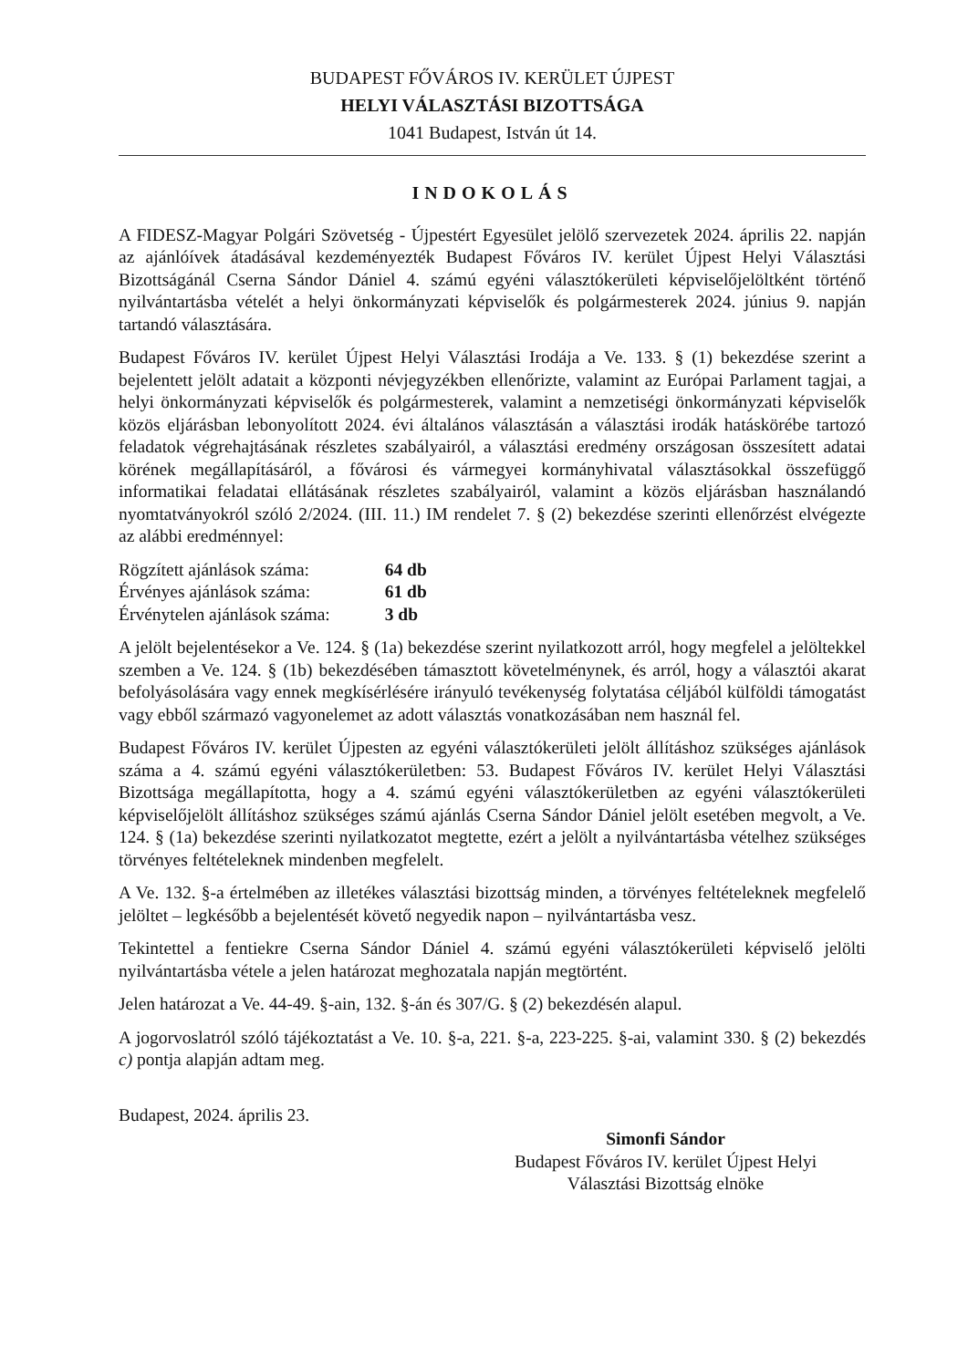BUDAPEST FŐVÁROS IV. KERÜLET ÚJPEST
HELYI VÁLASZTÁSI BIZOTTSÁGA
1041 Budapest, István út 14.
INDOKOLÁS
A FIDESZ-Magyar Polgári Szövetség - Újpestért Egyesület jelölő szervezetek 2024. április 22. napján az ajánlóívek átadásával kezdeményezték Budapest Főváros IV. kerület Újpest Helyi Választási Bizottságánál Cserna Sándor Dániel 4. számú egyéni választókerületi képviselőjelöltként történő nyilvántartásba vételét a helyi önkormányzati képviselők és polgármesterek 2024. június 9. napján tartandó választására.
Budapest Főváros IV. kerület Újpest Helyi Választási Irodája a Ve. 133. § (1) bekezdése szerint a bejelentett jelölt adatait a központi névjegyzékben ellenőrizte, valamint az Európai Parlament tagjai, a helyi önkormányzati képviselők és polgármesterek, valamint a nemzetiségi önkormányzati képviselők közös eljárásban lebonyolított 2024. évi általános választásán a választási irodák hatáskörébe tartozó feladatok végrehajtásának részletes szabályairól, a választási eredmény országosan összesített adatai körének megállapításáról, a fővárosi és vármegyei kormányhivatal választásokkal összefüggő informatikai feladatai ellátásának részletes szabályairól, valamint a közös eljárásban használandó nyomtatványokról szóló 2/2024. (III. 11.) IM rendelet 7. § (2) bekezdése szerinti ellenőrzést elvégezte az alábbi eredménnyel:
| Rögzített ajánlások száma: | 64 db |
| Érvényes ajánlások száma: | 61 db |
| Érvénytelen ajánlások száma: | 3 db |
A jelölt bejelentésekor a Ve. 124. § (1a) bekezdése szerint nyilatkozott arról, hogy megfelel a jelöltekkel szemben a Ve. 124. § (1b) bekezdésében támasztott követelménynek, és arról, hogy a választói akarat befolyásolására vagy ennek megkísérlésére irányuló tevékenység folytatása céljából külföldi támogatást vagy ebből származó vagyonelemet az adott választás vonatkozásában nem használ fel.
Budapest Főváros IV. kerület Újpesten az egyéni választókerületi jelölt állításhoz szükséges ajánlások száma a 4. számú egyéni választókerületben: 53. Budapest Főváros IV. kerület Helyi Választási Bizottsága megállapította, hogy a 4. számú egyéni választókerületben az egyéni választókerületi képviselőjelölt állításhoz szükséges számú ajánlás Cserna Sándor Dániel jelölt esetében megvolt, a Ve. 124. § (1a) bekezdése szerinti nyilatkozatot megtette, ezért a jelölt a nyilvántartásba vételhez szükséges törvényes feltételeknek mindenben megfelelt.
A Ve. 132. §-a értelmében az illetékes választási bizottság minden, a törvényes feltételeknek megfelelő jelöltet – legkésőbb a bejelentését követő negyedik napon – nyilvántartásba vesz.
Tekintettel a fentiekre Cserna Sándor Dániel 4. számú egyéni választókerületi képviselő jelölti nyilvántartásba vétele a jelen határozat meghozatala napján megtörtént.
Jelen határozat a Ve. 44-49. §-ain, 132. §-án és 307/G. § (2) bekezdésén alapul.
A jogorvoslatról szóló tájékoztatást a Ve. 10. §-a, 221. §-a, 223-225. §-ai, valamint 330. § (2) bekezdés c) pontja alapján adtam meg.
Budapest, 2024. április 23.
Simonfi Sándor
Budapest Főváros IV. kerület Újpest Helyi
Választási Bizottság elnöke